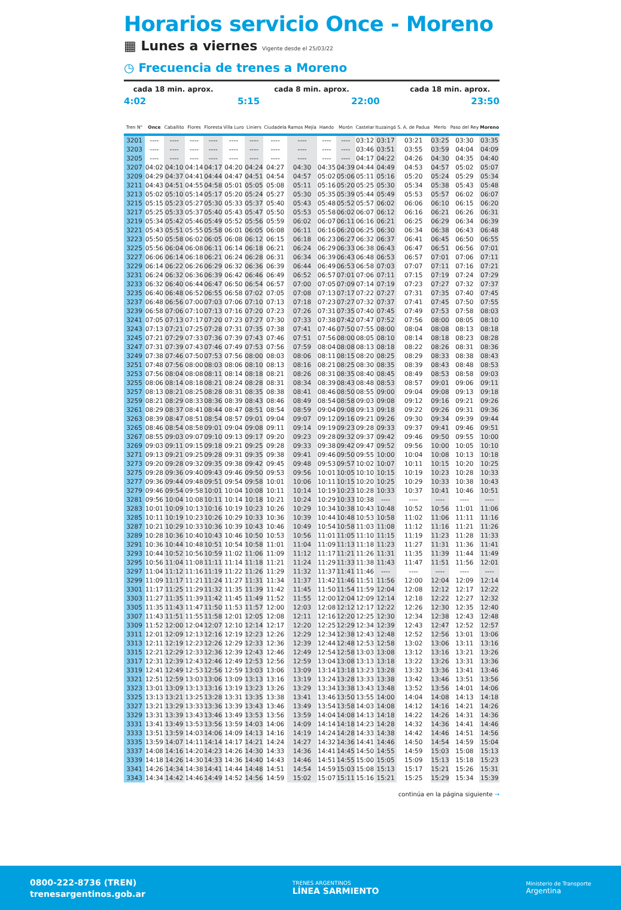Horarios servicio Once - Moreno
▦ Lunes a viernes Vigente desde el 25/03/22
◷ Frecuencia de trenes a Moreno
cada 18 min. aprox. cada 8 min. aprox. cada 18 min. aprox.
4:02 5:15 22:00 23:50
| Tren N° | Once | Caballito | Flores | Floresta | Villa Luro | Liniers | Ciudadela | Ramos Mejía | Haedo | Morón | Castelar | Ituzaingó | S. A. de Padua | Merlo | Paso del Rey | Moreno |
| --- | --- | --- | --- | --- | --- | --- | --- | --- | --- | --- | --- | --- | --- | --- | --- | --- |
| 3201 | ---- | ---- | ---- | ---- | ---- | ---- | ---- | ---- | ---- | ---- | 03:12 | 03:17 | 03:21 | 03:25 | 03:30 | 03:35 |
| 3203 | ---- | ---- | ---- | ---- | ---- | ---- | ---- | ---- | ---- | ---- | 03:46 | 03:51 | 03:55 | 03:59 | 04:04 | 04:09 |
| 3205 | ---- | ---- | ---- | ---- | ---- | ---- | ---- | ---- | ---- | ---- | 04:17 | 04:22 | 04:26 | 04:30 | 04:35 | 04:40 |
| 3207 | 04:02 | 04:10 | 04:14 | 04:17 | 04:20 | 04:24 | 04:27 | 04:30 | 04:35 | 04:39 | 04:44 | 04:49 | 04:53 | 04:57 | 05:02 | 05:07 |
| 3209 | 04:29 | 04:37 | 04:41 | 04:44 | 04:47 | 04:51 | 04:54 | 04:57 | 05:02 | 05:06 | 05:11 | 05:16 | 05:20 | 05:24 | 05:29 | 05:34 |
| 3211 | 04:43 | 04:51 | 04:55 | 04:58 | 05:01 | 05:05 | 05:08 | 05:11 | 05:16 | 05:20 | 05:25 | 05:30 | 05:34 | 05:38 | 05:43 | 05:48 |
| 3213 | 05:02 | 05:10 | 05:14 | 05:17 | 05:20 | 05:24 | 05:27 | 05:30 | 05:35 | 05:39 | 05:44 | 05:49 | 05:53 | 05:57 | 06:02 | 06:07 |
| 3215 | 05:15 | 05:23 | 05:27 | 05:30 | 05:33 | 05:37 | 05:40 | 05:43 | 05:48 | 05:52 | 05:57 | 06:02 | 06:06 | 06:10 | 06:15 | 06:20 |
| 3217 | 05:25 | 05:33 | 05:37 | 05:40 | 05:43 | 05:47 | 05:50 | 05:53 | 05:58 | 06:02 | 06:07 | 06:12 | 06:16 | 06:21 | 06:26 | 06:31 |
| 3219 | 05:34 | 05:42 | 05:46 | 05:49 | 05:52 | 05:56 | 05:59 | 06:02 | 06:07 | 06:11 | 06:16 | 06:21 | 06:25 | 06:29 | 06:34 | 06:39 |
| 3221 | 05:43 | 05:51 | 05:55 | 05:58 | 06:01 | 06:05 | 06:08 | 06:11 | 06:16 | 06:20 | 06:25 | 06:30 | 06:34 | 06:38 | 06:43 | 06:48 |
| 3223 | 05:50 | 05:58 | 06:02 | 06:05 | 06:08 | 06:12 | 06:15 | 06:18 | 06:23 | 06:27 | 06:32 | 06:37 | 06:41 | 06:45 | 06:50 | 06:55 |
| 3225 | 05:56 | 06:04 | 06:08 | 06:11 | 06:14 | 06:18 | 06:21 | 06:24 | 06:29 | 06:33 | 06:38 | 06:43 | 06:47 | 06:51 | 06:56 | 07:01 |
| 3227 | 06:06 | 06:14 | 06:18 | 06:21 | 06:24 | 06:28 | 06:31 | 06:34 | 06:39 | 06:43 | 06:48 | 06:53 | 06:57 | 07:01 | 07:06 | 07:11 |
| 3229 | 06:14 | 06:22 | 06:26 | 06:29 | 06:32 | 06:36 | 06:39 | 06:44 | 06:49 | 06:53 | 06:58 | 07:03 | 07:07 | 07:11 | 07:16 | 07:21 |
| 3231 | 06:24 | 06:32 | 06:36 | 06:39 | 06:42 | 06:46 | 06:49 | 06:52 | 06:57 | 07:01 | 07:06 | 07:11 | 07:15 | 07:19 | 07:24 | 07:29 |
| 3233 | 06:32 | 06:40 | 06:44 | 06:47 | 06:50 | 06:54 | 06:57 | 07:00 | 07:05 | 07:09 | 07:14 | 07:19 | 07:23 | 07:27 | 07:32 | 07:37 |
| 3235 | 06:40 | 06:48 | 06:52 | 06:55 | 06:58 | 07:02 | 07:05 | 07:08 | 07:13 | 07:17 | 07:22 | 07:27 | 07:31 | 07:35 | 07:40 | 07:45 |
| 3237 | 06:48 | 06:56 | 07:00 | 07:03 | 07:06 | 07:10 | 07:13 | 07:18 | 07:23 | 07:27 | 07:32 | 07:37 | 07:41 | 07:45 | 07:50 | 07:55 |
| 3239 | 06:58 | 07:06 | 07:10 | 07:13 | 07:16 | 07:20 | 07:23 | 07:26 | 07:31 | 07:35 | 07:40 | 07:45 | 07:49 | 07:53 | 07:58 | 08:03 |
| 3241 | 07:05 | 07:13 | 07:17 | 07:20 | 07:23 | 07:27 | 07:30 | 07:33 | 07:38 | 07:42 | 07:47 | 07:52 | 07:56 | 08:00 | 08:05 | 08:10 |
| 3243 | 07:13 | 07:21 | 07:25 | 07:28 | 07:31 | 07:35 | 07:38 | 07:41 | 07:46 | 07:50 | 07:55 | 08:00 | 08:04 | 08:08 | 08:13 | 08:18 |
| 3245 | 07:21 | 07:29 | 07:33 | 07:36 | 07:39 | 07:43 | 07:46 | 07:51 | 07:56 | 08:00 | 08:05 | 08:10 | 08:14 | 08:18 | 08:23 | 08:28 |
| 3247 | 07:31 | 07:39 | 07:43 | 07:46 | 07:49 | 07:53 | 07:56 | 07:59 | 08:04 | 08:08 | 08:13 | 08:18 | 08:22 | 08:26 | 08:31 | 08:36 |
| 3249 | 07:38 | 07:46 | 07:50 | 07:53 | 07:56 | 08:00 | 08:03 | 08:06 | 08:11 | 08:15 | 08:20 | 08:25 | 08:29 | 08:33 | 08:38 | 08:43 |
| 3251 | 07:48 | 07:56 | 08:00 | 08:03 | 08:06 | 08:10 | 08:13 | 08:16 | 08:21 | 08:25 | 08:30 | 08:35 | 08:39 | 08:43 | 08:48 | 08:53 |
| 3253 | 07:56 | 08:04 | 08:08 | 08:11 | 08:14 | 08:18 | 08:21 | 08:26 | 08:31 | 08:35 | 08:40 | 08:45 | 08:49 | 08:53 | 08:58 | 09:03 |
| 3255 | 08:06 | 08:14 | 08:18 | 08:21 | 08:24 | 08:28 | 08:31 | 08:34 | 08:39 | 08:43 | 08:48 | 08:53 | 08:57 | 09:01 | 09:06 | 09:11 |
| 3257 | 08:13 | 08:21 | 08:25 | 08:28 | 08:31 | 08:35 | 08:38 | 08:41 | 08:46 | 08:50 | 08:55 | 09:00 | 09:04 | 09:08 | 09:13 | 09:18 |
| 3259 | 08:21 | 08:29 | 08:33 | 08:36 | 08:39 | 08:43 | 08:46 | 08:49 | 08:54 | 08:58 | 09:03 | 09:08 | 09:12 | 09:16 | 09:21 | 09:26 |
| 3261 | 08:29 | 08:37 | 08:41 | 08:44 | 08:47 | 08:51 | 08:54 | 08:59 | 09:04 | 09:08 | 09:13 | 09:18 | 09:22 | 09:26 | 09:31 | 09:36 |
| 3263 | 08:39 | 08:47 | 08:51 | 08:54 | 08:57 | 09:01 | 09:04 | 09:07 | 09:12 | 09:16 | 09:21 | 09:26 | 09:30 | 09:34 | 09:39 | 09:44 |
| 3265 | 08:46 | 08:54 | 08:58 | 09:01 | 09:04 | 09:08 | 09:11 | 09:14 | 09:19 | 09:23 | 09:28 | 09:33 | 09:37 | 09:41 | 09:46 | 09:51 |
| 3267 | 08:55 | 09:03 | 09:07 | 09:10 | 09:13 | 09:17 | 09:20 | 09:23 | 09:28 | 09:32 | 09:37 | 09:42 | 09:46 | 09:50 | 09:55 | 10:00 |
| 3269 | 09:03 | 09:11 | 09:15 | 09:18 | 09:21 | 09:25 | 09:28 | 09:33 | 09:38 | 09:42 | 09:47 | 09:52 | 09:56 | 10:00 | 10:05 | 10:10 |
| 3271 | 09:13 | 09:21 | 09:25 | 09:28 | 09:31 | 09:35 | 09:38 | 09:41 | 09:46 | 09:50 | 09:55 | 10:00 | 10:04 | 10:08 | 10:13 | 10:18 |
| 3273 | 09:20 | 09:28 | 09:32 | 09:35 | 09:38 | 09:42 | 09:45 | 09:48 | 09:53 | 09:57 | 10:02 | 10:07 | 10:11 | 10:15 | 10:20 | 10:25 |
| 3275 | 09:28 | 09:36 | 09:40 | 09:43 | 09:46 | 09:50 | 09:53 | 09:56 | 10:01 | 10:05 | 10:10 | 10:15 | 10:19 | 10:23 | 10:28 | 10:33 |
| 3277 | 09:36 | 09:44 | 09:48 | 09:51 | 09:54 | 09:58 | 10:01 | 10:06 | 10:11 | 10:15 | 10:20 | 10:25 | 10:29 | 10:33 | 10:38 | 10:43 |
| 3279 | 09:46 | 09:54 | 09:58 | 10:01 | 10:04 | 10:08 | 10:11 | 10:14 | 10:19 | 10:23 | 10:28 | 10:33 | 10:37 | 10:41 | 10:46 | 10:51 |
| 3281 | 09:56 | 10:04 | 10:08 | 10:11 | 10:14 | 10:18 | 10:21 | 10:24 | 10:29 | 10:33 | 10:38 | ---- | ---- | ---- | ---- | ---- |
| 3283 | 10:01 | 10:09 | 10:13 | 10:16 | 10:19 | 10:23 | 10:26 | 10:29 | 10:34 | 10:38 | 10:43 | 10:48 | 10:52 | 10:56 | 11:01 | 11:06 |
| 3285 | 10:11 | 10:19 | 10:23 | 10:26 | 10:29 | 10:33 | 10:36 | 10:39 | 10:44 | 10:48 | 10:53 | 10:58 | 11:02 | 11:06 | 11:11 | 11:16 |
| 3287 | 10:21 | 10:29 | 10:33 | 10:36 | 10:39 | 10:43 | 10:46 | 10:49 | 10:54 | 10:58 | 11:03 | 11:08 | 11:12 | 11:16 | 11:21 | 11:26 |
| 3289 | 10:28 | 10:36 | 10:40 | 10:43 | 10:46 | 10:50 | 10:53 | 10:56 | 11:01 | 11:05 | 11:10 | 11:15 | 11:19 | 11:23 | 11:28 | 11:33 |
| 3291 | 10:36 | 10:44 | 10:48 | 10:51 | 10:54 | 10:58 | 11:01 | 11:04 | 11:09 | 11:13 | 11:18 | 11:23 | 11:27 | 11:31 | 11:36 | 11:41 |
| 3293 | 10:44 | 10:52 | 10:56 | 10:59 | 11:02 | 11:06 | 11:09 | 11:12 | 11:17 | 11:21 | 11:26 | 11:31 | 11:35 | 11:39 | 11:44 | 11:49 |
| 3295 | 10:56 | 11:04 | 11:08 | 11:11 | 11:14 | 11:18 | 11:21 | 11:24 | 11:29 | 11:33 | 11:38 | 11:43 | 11:47 | 11:51 | 11:56 | 12:01 |
| 3297 | 11:04 | 11:12 | 11:16 | 11:19 | 11:22 | 11:26 | 11:29 | 11:32 | 11:37 | 11:41 | 11:46 | ---- | ---- | ---- | ---- | ---- |
| 3299 | 11:09 | 11:17 | 11:21 | 11:24 | 11:27 | 11:31 | 11:34 | 11:37 | 11:42 | 11:46 | 11:51 | 11:56 | 12:00 | 12:04 | 12:09 | 12:14 |
| 3301 | 11:17 | 11:25 | 11:29 | 11:32 | 11:35 | 11:39 | 11:42 | 11:45 | 11:50 | 11:54 | 11:59 | 12:04 | 12:08 | 12:12 | 12:17 | 12:22 |
| 3303 | 11:27 | 11:35 | 11:39 | 11:42 | 11:45 | 11:49 | 11:52 | 11:55 | 12:00 | 12:04 | 12:09 | 12:14 | 12:18 | 12:22 | 12:27 | 12:32 |
| 3305 | 11:35 | 11:43 | 11:47 | 11:50 | 11:53 | 11:57 | 12:00 | 12:03 | 12:08 | 12:12 | 12:17 | 12:22 | 12:26 | 12:30 | 12:35 | 12:40 |
| 3307 | 11:43 | 11:51 | 11:55 | 11:58 | 12:01 | 12:05 | 12:08 | 12:11 | 12:16 | 12:20 | 12:25 | 12:30 | 12:34 | 12:38 | 12:43 | 12:48 |
| 3309 | 11:52 | 12:00 | 12:04 | 12:07 | 12:10 | 12:14 | 12:17 | 12:20 | 12:25 | 12:29 | 12:34 | 12:39 | 12:43 | 12:47 | 12:52 | 12:57 |
| 3311 | 12:01 | 12:09 | 12:13 | 12:16 | 12:19 | 12:23 | 12:26 | 12:29 | 12:34 | 12:38 | 12:43 | 12:48 | 12:52 | 12:56 | 13:01 | 13:06 |
| 3313 | 12:11 | 12:19 | 12:23 | 12:26 | 12:29 | 12:33 | 12:36 | 12:39 | 12:44 | 12:48 | 12:53 | 12:58 | 13:02 | 13:06 | 13:11 | 13:16 |
| 3315 | 12:21 | 12:29 | 12:33 | 12:36 | 12:39 | 12:43 | 12:46 | 12:49 | 12:54 | 12:58 | 13:03 | 13:08 | 13:12 | 13:16 | 13:21 | 13:26 |
| 3317 | 12:31 | 12:39 | 12:43 | 12:46 | 12:49 | 12:53 | 12:56 | 12:59 | 13:04 | 13:08 | 13:13 | 13:18 | 13:22 | 13:26 | 13:31 | 13:36 |
| 3319 | 12:41 | 12:49 | 12:53 | 12:56 | 12:59 | 13:03 | 13:06 | 13:09 | 13:14 | 13:18 | 13:23 | 13:28 | 13:32 | 13:36 | 13:41 | 13:46 |
| 3321 | 12:51 | 12:59 | 13:03 | 13:06 | 13:09 | 13:13 | 13:16 | 13:19 | 13:24 | 13:28 | 13:33 | 13:38 | 13:42 | 13:46 | 13:51 | 13:56 |
| 3323 | 13:01 | 13:09 | 13:13 | 13:16 | 13:19 | 13:23 | 13:26 | 13:29 | 13:34 | 13:38 | 13:43 | 13:48 | 13:52 | 13:56 | 14:01 | 14:06 |
| 3325 | 13:13 | 13:21 | 13:25 | 13:28 | 13:31 | 13:35 | 13:38 | 13:41 | 13:46 | 13:50 | 13:55 | 14:00 | 14:04 | 14:08 | 14:13 | 14:18 |
| 3327 | 13:21 | 13:29 | 13:33 | 13:36 | 13:39 | 13:43 | 13:46 | 13:49 | 13:54 | 13:58 | 14:03 | 14:08 | 14:12 | 14:16 | 14:21 | 14:26 |
| 3329 | 13:31 | 13:39 | 13:43 | 13:46 | 13:49 | 13:53 | 13:56 | 13:59 | 14:04 | 14:08 | 14:13 | 14:18 | 14:22 | 14:26 | 14:31 | 14:36 |
| 3331 | 13:41 | 13:49 | 13:53 | 13:56 | 13:59 | 14:03 | 14:06 | 14:09 | 14:14 | 14:18 | 14:23 | 14:28 | 14:32 | 14:36 | 14:41 | 14:46 |
| 3333 | 13:51 | 13:59 | 14:03 | 14:06 | 14:09 | 14:13 | 14:16 | 14:19 | 14:24 | 14:28 | 14:33 | 14:38 | 14:42 | 14:46 | 14:51 | 14:56 |
| 3335 | 13:59 | 14:07 | 14:11 | 14:14 | 14:17 | 14:21 | 14:24 | 14:27 | 14:32 | 14:36 | 14:41 | 14:46 | 14:50 | 14:54 | 14:59 | 15:04 |
| 3337 | 14:08 | 14:16 | 14:20 | 14:23 | 14:26 | 14:30 | 14:33 | 14:36 | 14:41 | 14:45 | 14:50 | 14:55 | 14:59 | 15:03 | 15:08 | 15:13 |
| 3339 | 14:18 | 14:26 | 14:30 | 14:33 | 14:36 | 14:40 | 14:43 | 14:46 | 14:51 | 14:55 | 15:00 | 15:05 | 15:09 | 15:13 | 15:18 | 15:23 |
| 3341 | 14:26 | 14:34 | 14:38 | 14:41 | 14:44 | 14:48 | 14:51 | 14:54 | 14:59 | 15:03 | 15:08 | 15:13 | 15:17 | 15:21 | 15:26 | 15:31 |
| 3343 | 14:34 | 14:42 | 14:46 | 14:49 | 14:52 | 14:56 | 14:59 | 15:02 | 15:07 | 15:11 | 15:16 | 15:21 | 15:25 | 15:29 | 15:34 | 15:39 |
continúa en la página siguiente →
0800-222-8736 (TREN)
trenesargentinos.gob.ar
TRENES ARGENTINOS
LÍNEA SARMIENTO
Ministerio de Transporte
Argentina